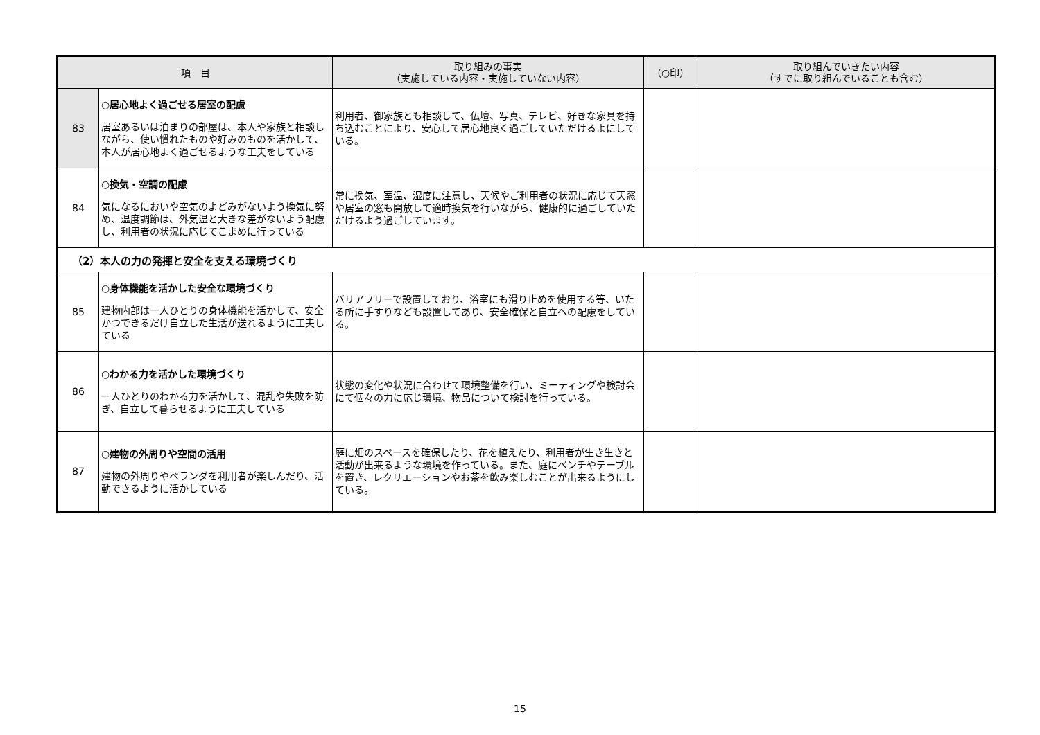| 項 目 | | 取り組みの事実 （実施している内容・実施していない内容） | （○印） | 取り組んでいきたい内容 （すでに取り組んでいることも含む） |
| --- | --- | --- | --- | --- |
| 83 | ○居心地よく過ごせる居室の配慮 居室あるいは泊まりの部屋は、本人や家族と相談しながら、使い慣れたものや好みのものを活かして、本人が居心地よく過ごせるような工夫をしている | 利用者、御家族とも相談して、仏壇、写真、テレビ、好きな家具を持ち込むことにより、安心して居心地良く過ごしていただけるよにしている。 | | |
| 84 | ○換気・空調の配慮 気になるにおいや空気のよどみがないよう換気に努め、温度調節は、外気温と大きな差がないよう配慮し、利用者の状況に応じてこまめに行っている | 常に換気、室温、湿度に注意し、天候やご利用者の状況に応じて天窓や居室の窓も開放して適時換気を行いながら、健康的に過ごしていただけるよう過ごしています。 | | |
| （2）本人の力の発揮と安全を支える環境づくり | | | | |
| 85 | ○身体機能を活かした安全な環境づくり 建物内部は一人ひとりの身体機能を活かして、安全かつできるだけ自立した生活が送れるように工夫している | バリアフリーで設置しており、浴室にも滑り止めを使用する等、いたる所に手すりなども設置してあり、安全確保と自立への配慮をしている。 | | |
| 86 | ○わかる力を活かした環境づくり 一人ひとりのわかる力を活かして、混乱や失敗を防ぎ、自立して暮らせるように工夫している | 状態の変化や状況に合わせて環境整備を行い、ミーティングや検討会にて個々の力に応じ環境、物品について検討を行っている。 | | |
| 87 | ○建物の外周りや空間の活用 建物の外周りやベランダを利用者が楽しんだり、活動できるように活かしている | 庭に畑のスペースを確保したり、花を植えたり、利用者が生き生きと活動が出来るような環境を作っている。また、庭にベンチやテーブルを置き、レクリエーションやお茶を飲み楽しむことが出来るようにしている。 | | |
15